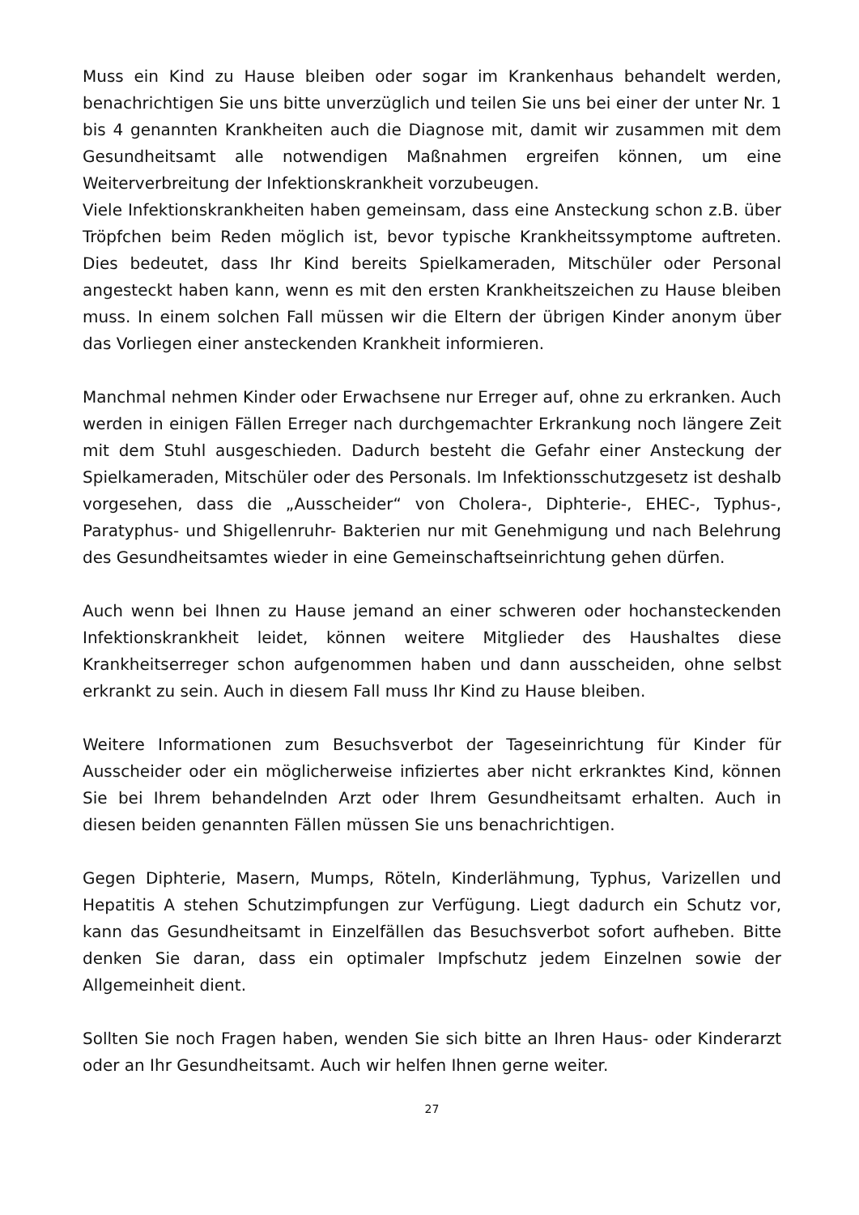Muss ein Kind zu Hause bleiben oder sogar im Krankenhaus behandelt werden, benachrichtigen Sie uns bitte unverzüglich und teilen Sie uns bei einer der unter Nr. 1 bis 4 genannten Krankheiten auch die Diagnose mit, damit wir zusammen mit dem Gesundheitsamt alle notwendigen Maßnahmen ergreifen können, um eine Weiterverbreitung der Infektionskrankheit vorzubeugen.
Viele Infektionskrankheiten haben gemeinsam, dass eine Ansteckung schon z.B. über Tröpfchen beim Reden möglich ist, bevor typische Krankheitssymptome auftreten. Dies bedeutet, dass Ihr Kind bereits Spielkameraden, Mitschüler oder Personal angesteckt haben kann, wenn es mit den ersten Krankheitszeichen zu Hause bleiben muss. In einem solchen Fall müssen wir die Eltern der übrigen Kinder anonym über das Vorliegen einer ansteckenden Krankheit informieren.
Manchmal nehmen Kinder oder Erwachsene nur Erreger auf, ohne zu erkranken. Auch werden in einigen Fällen Erreger nach durchgemachter Erkrankung noch längere Zeit mit dem Stuhl ausgeschieden. Dadurch besteht die Gefahr einer Ansteckung der Spielkameraden, Mitschüler oder des Personals. Im Infektionsschutzgesetz ist deshalb vorgesehen, dass die „Ausscheider“ von Cholera-, Diphterie-, EHEC-, Typhus-, Paratyphus- und Shigellenruhr- Bakterien nur mit Genehmigung und nach Belehrung des Gesundheitsamtes wieder in eine Gemeinschaftseinrichtung gehen dürfen.
Auch wenn bei Ihnen zu Hause jemand an einer schweren oder hochansteckenden Infektionskrankheit leidet, können weitere Mitglieder des Haushaltes diese Krankheitserreger schon aufgenommen haben und dann ausscheiden, ohne selbst erkrankt zu sein. Auch in diesem Fall muss Ihr Kind zu Hause bleiben.
Weitere Informationen zum Besuchsverbot der Tageseinrichtung für Kinder für Ausscheider oder ein möglicherweise infiziertes aber nicht erkranktes Kind, können Sie bei Ihrem behandelnden Arzt oder Ihrem Gesundheitsamt erhalten. Auch in diesen beiden genannten Fällen müssen Sie uns benachrichtigen.
Gegen Diphterie, Masern, Mumps, Röteln, Kinderlähmung, Typhus, Varizellen und Hepatitis A stehen Schutzimpfungen zur Verfügung. Liegt dadurch ein Schutz vor, kann das Gesundheitsamt in Einzelfällen das Besuchsverbot sofort aufheben. Bitte denken Sie daran, dass ein optimaler Impfschutz jedem Einzelnen sowie der Allgemeinheit dient.
Sollten Sie noch Fragen haben, wenden Sie sich bitte an Ihren Haus- oder Kinderarzt oder an Ihr Gesundheitsamt. Auch wir helfen Ihnen gerne weiter.
27